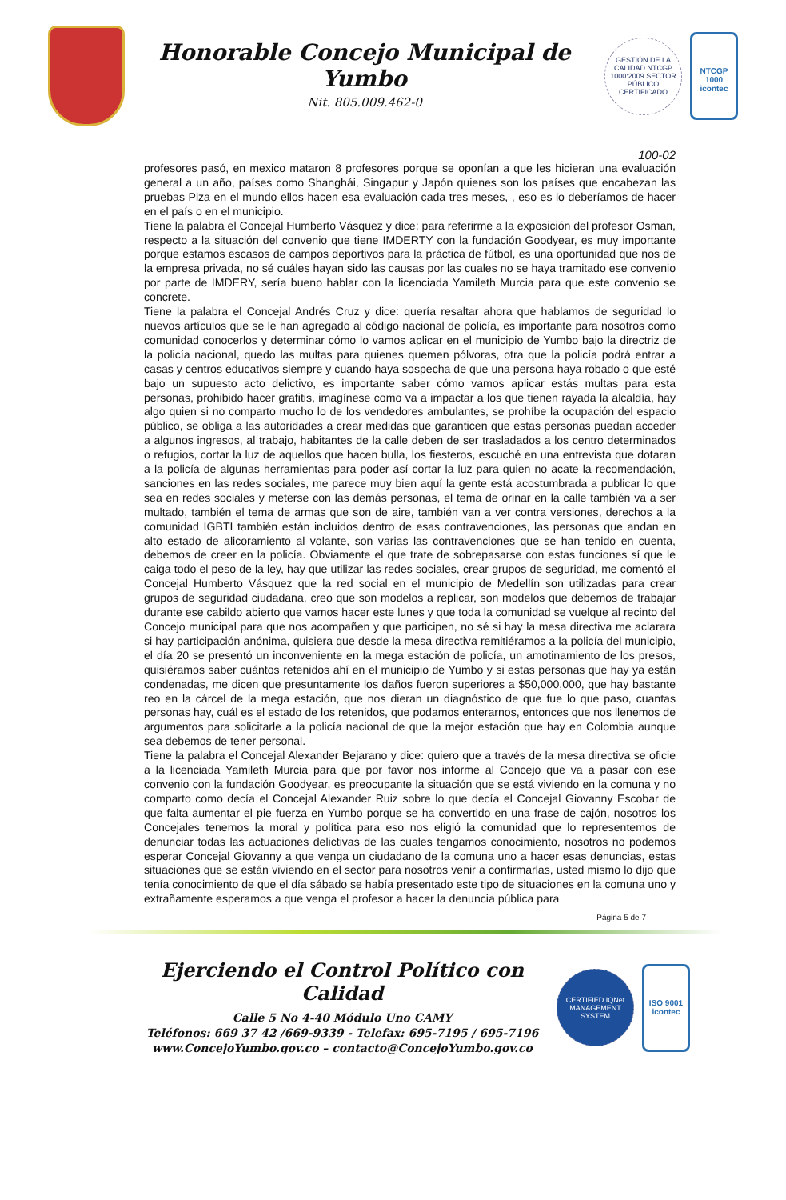Honorable Concejo Municipal de Yumbo
Nit. 805.009.462-0
GESTIÓN DE LA CALIDAD NTCGP 1000:2009 SECTOR PÚBLICO CERTIFICADO
NTCGP 1000
icontec
100-02
profesores pasó, en mexico mataron 8 profesores porque se oponían a que les hicieran una evaluación general a un año, países como Shanghái, Singapur y Japón quienes son los países que encabezan las pruebas Piza en el mundo ellos hacen esa evaluación cada tres meses, , eso es lo deberíamos de hacer en el país o en el municipio.
Tiene la palabra el Concejal Humberto Vásquez y dice: para referirme a la exposición del profesor Osman, respecto a la situación del convenio que tiene IMDERTY con la fundación Goodyear, es muy importante porque estamos escasos de campos deportivos para la práctica de fútbol, es una oportunidad que nos de la empresa privada, no sé cuáles hayan sido las causas por las cuales no se haya tramitado ese convenio por parte de IMDERY, sería bueno hablar con la licenciada Yamileth Murcia para que este convenio se concrete.
Tiene la palabra el Concejal Andrés Cruz y dice: quería resaltar ahora que hablamos de seguridad lo nuevos artículos que se le han agregado al código nacional de policía, es importante para nosotros como comunidad conocerlos y determinar cómo lo vamos aplicar en el municipio de Yumbo bajo la directriz de la policía nacional, quedo las multas para quienes quemen pólvoras, otra que la policía podrá entrar a casas y centros educativos siempre y cuando haya sospecha de que una persona haya robado o que esté bajo un supuesto acto delictivo, es importante saber cómo vamos aplicar estás multas para esta personas, prohibido hacer grafitis, imagínese como va a impactar a los que tienen rayada la alcaldía, hay algo quien si no comparto mucho lo de los vendedores ambulantes, se prohíbe la ocupación del espacio público, se obliga a las autoridades a crear medidas que garanticen que estas personas puedan acceder a algunos ingresos, al trabajo, habitantes de la calle deben de ser trasladados a los centro determinados o refugios, cortar la luz de aquellos que hacen bulla, los fiesteros, escuché en una entrevista que dotaran a la policía de algunas herramientas para poder así cortar la luz para quien no acate la recomendación, sanciones en las redes sociales, me parece muy bien aquí la gente está acostumbrada a publicar lo que sea en redes sociales y meterse con las demás personas, el tema de orinar en la calle también va a ser multado, también el tema de armas que son de aire, también van a ver contra versiones, derechos a la comunidad IGBTI también están incluidos dentro de esas contravenciones, las personas que andan en alto estado de alicoramiento al volante, son varias las contravenciones que se han tenido en cuenta, debemos de creer en la policía. Obviamente el que trate de sobrepasarse con estas funciones sí que le caiga todo el peso de la ley, hay que utilizar las redes sociales, crear grupos de seguridad, me comentó el Concejal Humberto Vásquez que la red social en el municipio de Medellín son utilizadas para crear grupos de seguridad ciudadana, creo que son modelos a replicar, son modelos que debemos de trabajar durante ese cabildo abierto que vamos hacer este lunes y que toda la comunidad se vuelque al recinto del Concejo municipal para que nos acompañen y que participen, no sé si hay la mesa directiva me aclarara si hay participación anónima, quisiera que desde la mesa directiva remitiéramos a la policía del municipio, el día 20 se presentó un inconveniente en la mega estación de policía, un amotinamiento de los presos, quisiéramos saber cuántos retenidos ahí en el municipio de Yumbo y si estas personas que hay ya están condenadas, me dicen que presuntamente los daños fueron superiores a $50,000,000, que hay bastante reo en la cárcel de la mega estación, que nos dieran un diagnóstico de que fue lo que paso, cuantas personas hay, cuál es el estado de los retenidos, que podamos enterarnos, entonces que nos llenemos de argumentos para solicitarle a la policía nacional de que la mejor estación que hay en Colombia aunque sea debemos de tener personal.
Tiene la palabra el Concejal Alexander Bejarano y dice: quiero que a través de la mesa directiva se oficie a la licenciada Yamileth Murcia para que por favor nos informe al Concejo que va a pasar con ese convenio con la fundación Goodyear, es preocupante la situación que se está viviendo en la comuna y no comparto como decía el Concejal Alexander Ruiz sobre lo que decía el Concejal Giovanny Escobar de que falta aumentar el pie fuerza en Yumbo porque se ha convertido en una frase de cajón, nosotros los Concejales tenemos la moral y política para eso nos eligió la comunidad que lo representemos de denunciar todas las actuaciones delictivas de las cuales tengamos conocimiento, nosotros no podemos esperar Concejal Giovanny a que venga un ciudadano de la comuna uno a hacer esas denuncias, estas situaciones que se están viviendo en el sector para nosotros venir a confirmarlas, usted mismo lo dijo que tenía conocimiento de que el día sábado se había presentado este tipo de situaciones en la comuna uno y extrañamente esperamos a que venga el profesor a hacer la denuncia pública para
Página 5 de 7
Ejerciendo el Control Político con Calidad
Calle 5 No 4-40 Módulo Uno CAMY
Teléfonos: 669 37 42 /669-9339 - Telefax: 695-7195 / 695-7196
www.ConcejoYumbo.gov.co – contacto@ConcejoYumbo.gov.co
CERTIFIED IQNet MANAGEMENT SYSTEM
ISO 9001
icontec